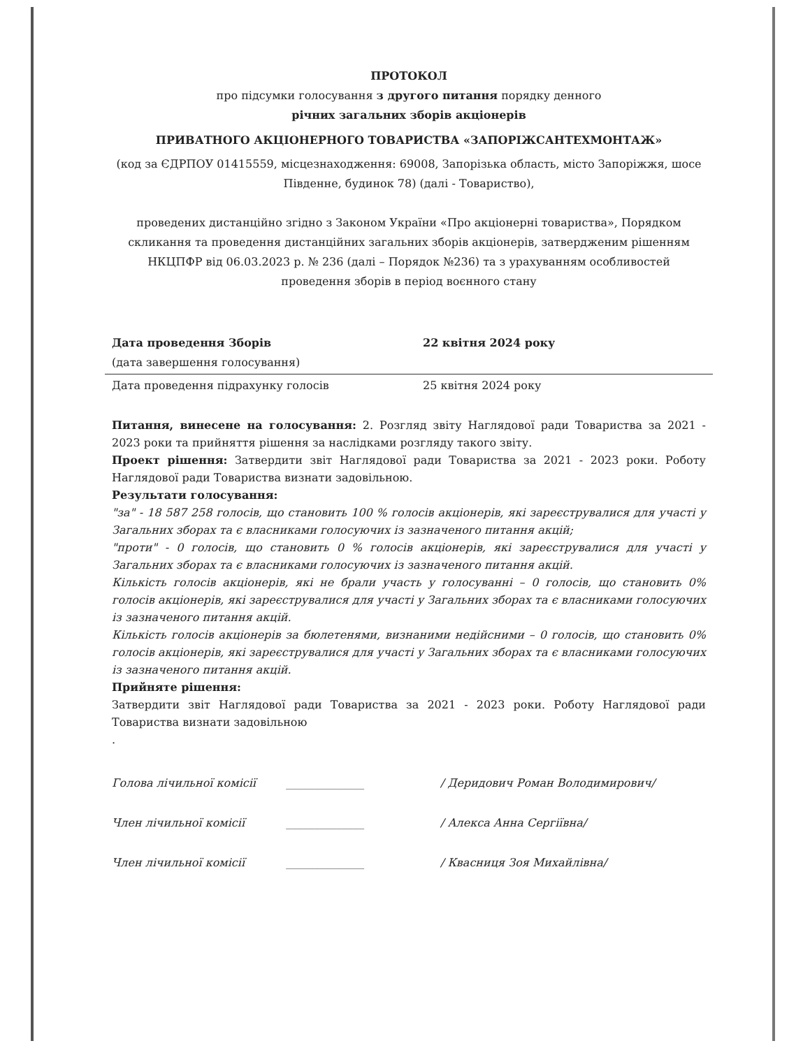ПРОТОКОЛ
про підсумки голосування з другого питання порядку денного
річних загальних зборів акціонерів
ПРИВАТНОГО АКЦІОНЕРНОГО ТОВАРИСТВА «ЗАПОРІЖСАНТЕХМОНТАЖ»
(код за ЄДРПОУ 01415559, місцезнаходження: 69008, Запорізька область, місто Запоріжжя, шосе Південне, будинок 78) (далі - Товариство),
проведених дистанційно згідно з Законом України «Про акціонерні товариства», Порядком скликання та проведення дистанційних загальних зборів акціонерів, затвердженим рішенням НКЦПФР від 06.03.2023 р. № 236 (далі – Порядок №236) та з урахуванням особливостей проведення зборів в період воєнного стану
Дата проведення Зборів 22 квітня 2024 року
(дата завершення голосування)
Дата проведення підрахунку голосів 25 квітня 2024 року
Питання, винесене на голосування: 2. Розгляд звіту Наглядової ради Товариства за 2021 - 2023 роки та прийняття рішення за наслідками розгляду такого звіту.
Проект рішення: Затвердити звіт Наглядової ради Товариства за 2021 - 2023 роки. Роботу Наглядової ради Товариства визнати задовільною.
Результати голосування:
"за" - 18 587 258 голосів, що становить 100 % голосів акціонерів, які зареєструвалися для участі у Загальних зборах та є власниками голосуючих із зазначеного питання акцій;
"проти" - 0 голосів, що становить 0 % голосів акціонерів, які зареєструвалися для участі у Загальних зборах та є власниками голосуючих із зазначеного питання акцій.
Кількість голосів акціонерів, які не брали участь у голосуванні – 0 голосів, що становить 0% голосів акціонерів, які зареєструвалися для участі у Загальних зборах та є власниками голосуючих із зазначеного питання акцій.
Кількість голосів акціонерів за бюлетенями, визнаними недійсними – 0 голосів, що становить 0% голосів акціонерів, які зареєструвалися для участі у Загальних зборах та є власниками голосуючих із зазначеного питання акцій.
Прийняте рішення:
Затвердити звіт Наглядової ради Товариства за 2021 - 2023 роки. Роботу Наглядової ради Товариства визнати задовільною
.
Голова лічильної комісії ______________ / Деридович Роман Володимирович/
Член лічильної комісії ______________ / Алекса Анна Сергіївна/
Член лічильної комісії ______________ / Квасниця Зоя Михайлівна/